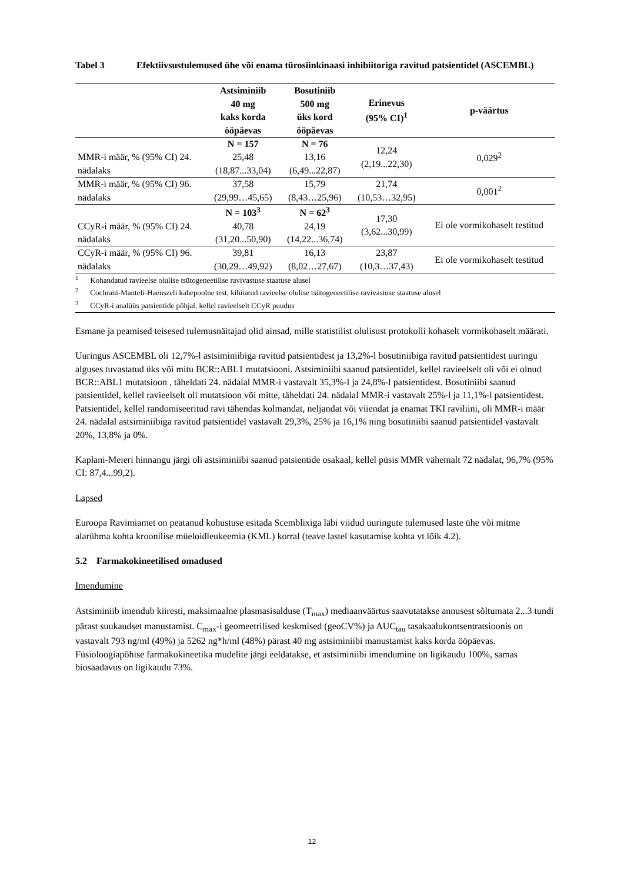Tabel 3 Efektiivsustulemused ühe või enama türosiinkinaasi inhibiitoriga ravitud patsientidel (ASCEMBL)
| | Astsiminiib 40 mg kaks korda ööpäevas | Bosutiniib 500 mg üks kord ööpäevas | Erinevus (95% CI)<sup>1</sup> | p-väärtus |
| --- | --- | --- | --- | --- |
| MMR-i määr, % (95% CI) 24. nädalaks | N = 157 25,48 (18,87...33,04) | N = 76 13,16 (6,49...22,87) | 12,24 (2,19...22,30) | 0,029<sup>2</sup> |
| MMR-i määr, % (95% CI) 96. nädalaks | 37,58 (29,99…45,65) | 15,79 (8,43…25,96) | 21,74 (10,53…32,95) | 0,001<sup>2</sup> |
| CCyR-i määr, % (95% CI) 24. nädalaks | N = 103<sup>3</sup> 40,78 (31,20...50,90) | N = 62<sup>3</sup> 24,19 (14,22...36,74) | 17,30 (3,62...30,99) | Ei ole vormikohaselt testitud |
| CCyR-i määr, % (95% CI) 96. nädalaks | 39,81 (30,29…49,92) | 16,13 (8,02…27,67) | 23,87 (10,3…37,43) | Ei ole vormikohaselt testitud |
<sup>1</sup> Kohandatud ravieelse olulise tsütogeneetilise ravivastuse staatuse alusel
<sup>2</sup> Cochrani-Manteli-Haenszeli kahepoolne test, kihitatud ravieelse olulise tsütogeneetilise ravivastuse staatuse alusel
<sup>3</sup> CCyR-i analüüs patsientide põhjal, kellel ravieelselt CCyR puudus
Esmane ja peamised teisesed tulemusnäitajad olid ainsad, mille statistilist olulisust protokolli kohaselt vormikohaselt määrati.
Uuringus ASCEMBL oli 12,7%-l astsiminiibiga ravitud patsientidest ja 13,2%-l bosutiniibiga ravitud patsientidest uuringu alguses tuvastatud üks või mitu BCR::ABL1 mutatsiooni. Astsiminiibi saanud patsientidel, kellel ravieelselt oli või ei olnud BCR::ABL1 mutatsioon , täheldati 24. nädalal MMR-i vastavalt 35,3%-l ja 24,8%-l patsientidest. Bosutiniibi saanud patsientidel, kellel ravieelselt oli mutatsioon või mitte, täheldati 24. nädalal MMR-i vastavalt 25%-l ja 11,1%-l patsientidest. Patsientidel, kellel randomiseeritud ravi tähendas kolmandat, neljandat või viiendat ja enamat TKI raviliini, oli MMR-i määr 24. nädalal astsiminiibiga ravitud patsientidel vastavalt 29,3%, 25% ja 16,1% ning bosutiniibi saanud patsientidel vastavalt 20%, 13,8% ja 0%.
Kaplani-Meieri hinnangu järgi oli astsiminiibi saanud patsientide osakaal, kellel püsis MMR vähemalt 72 nädalat, 96,7% (95% CI: 87,4...99,2).
Lapsed
Euroopa Ravimiamet on peatanud kohustuse esitada Scemblixiga läbi viidud uuringute tulemused laste ühe või mitme alarühma kohta kroonilise müeloidleukeemia (KML) korral (teave lastel kasutamise kohta vt lõik 4.2).
5.2 Farmakokineetilised omadused
Imendumine
Astsiminiib imendub kiiresti, maksimaalne plasmasisalduse (T<sub>max</sub>) mediaanväärtus saavutatakse annusest sõltumata 2...3 tundi pärast suukaudset manustamist. C<sub>max</sub>-i geomeetrilised keskmised (geoCV%) ja AUC<sub>tau</sub> tasakaalukontsentratsioonis on vastavalt 793 ng/ml (49%) ja 5262 ng*h/ml (48%) pärast 40 mg astsiminiibi manustamist kaks korda ööpäevas. Füsioloogiapõhise farmakokineetika mudelite järgi eeldatakse, et astsiminiibi imendumine on ligikaudu 100%, samas biosaadavus on ligikaudu 73%.
12